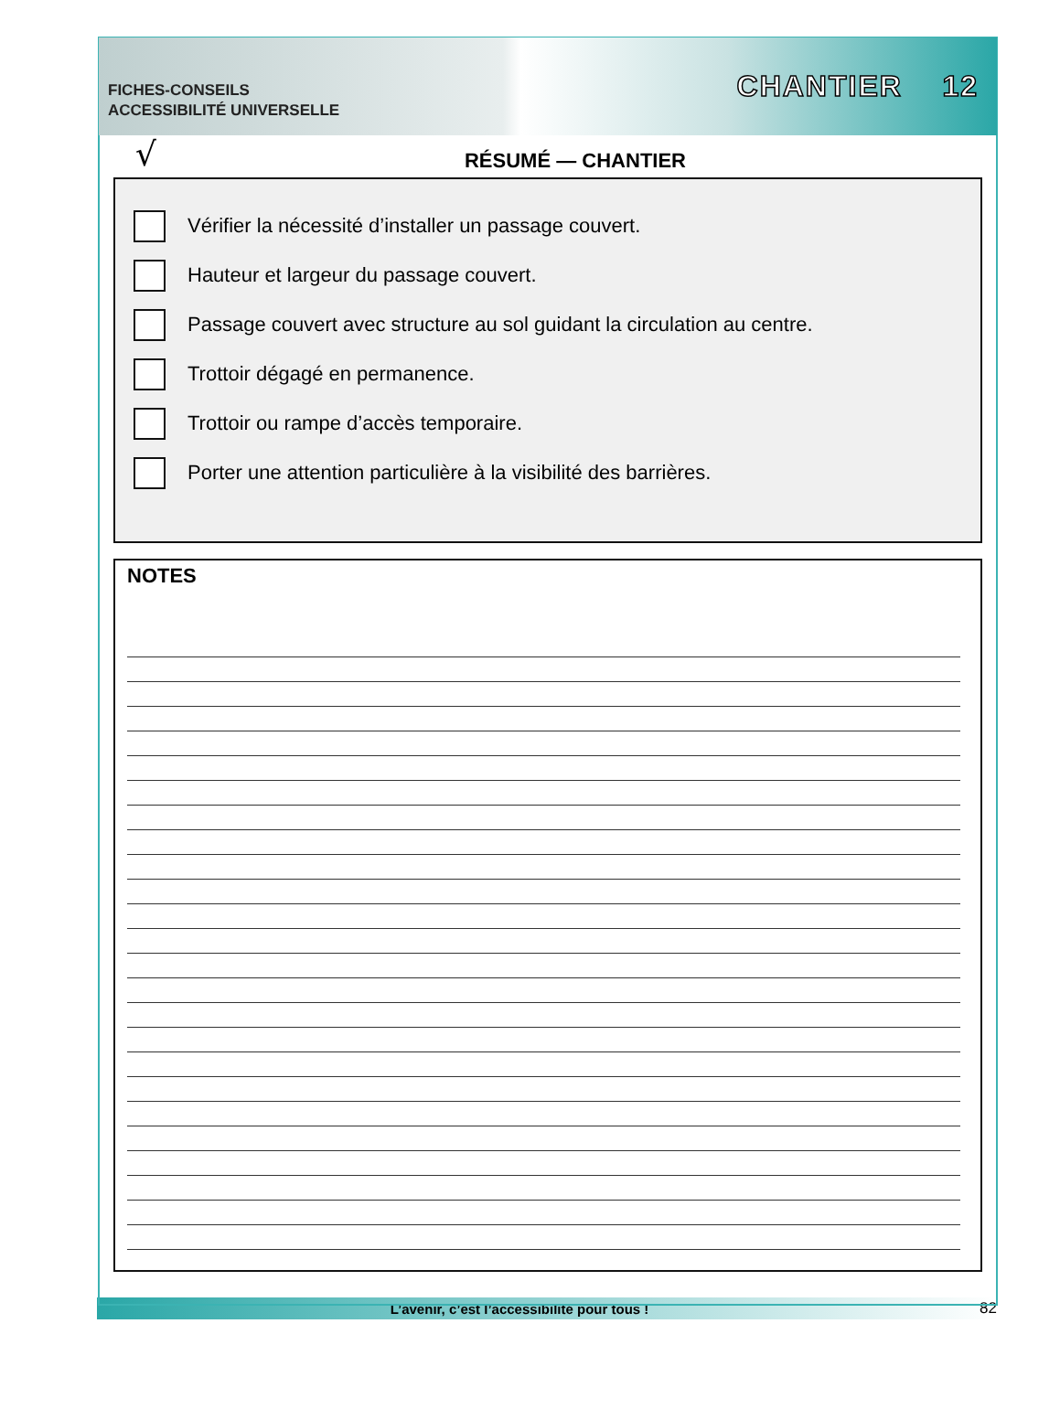FICHES-CONSEILS
ACCESSIBILITÉ UNIVERSELLE
CHANTIER 12
√
RÉSUMÉ — CHANTIER
Vérifier la nécessité d’installer un passage couvert.
Hauteur et largeur du passage couvert.
Passage couvert avec structure au sol guidant la circulation au centre.
Trottoir dégagé en permanence.
Trottoir ou rampe d’accès temporaire.
Porter une attention particulière à la visibilité des barrières.
NOTES
L’avenir, c’est l’accessibilité pour tous ! 82